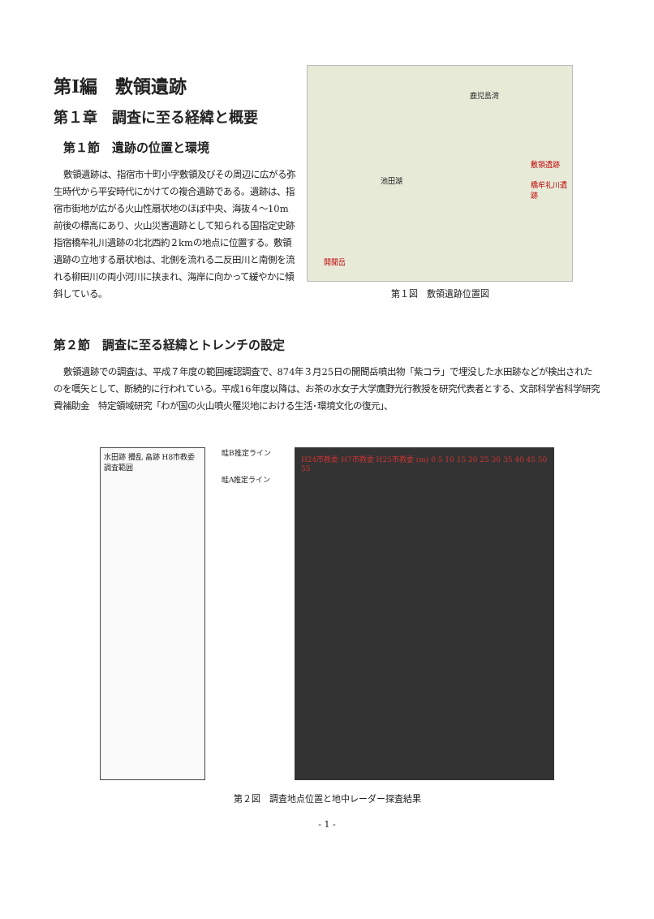第Ⅰ編　敷領遺跡
第１章　調査に至る経緯と概要
第１節　遺跡の位置と環境
敷領遺跡は、指宿市十町小字敷領及びその周辺に広がる弥生時代から平安時代にかけての複合遺跡である。遺跡は、指宿市街地が広がる火山性扇状地のほぼ中央、海抜４～10m前後の標高にあり、火山災害遺跡として知られる国指定史跡指宿橋牟礼川遺跡の北北西約２kmの地点に位置する。敷領遺跡の立地する扇状地は、北側を流れる二反田川と南側を流れる柳田川の両小河川に挟まれ、海岸に向かって緩やかに傾斜している。
鹿児島湾
池田湖
敷領遺跡
橋牟礼川遺跡
開聞岳
第１図　敷領遺跡位置図
第２節　調査に至る経緯とトレンチの設定
敷領遺跡での調査は、平成７年度の範囲確認調査で、874年３月25日の開聞岳噴出物「紫コラ」で埋没した水田跡などが検出されたのを嚆矢として、断続的に行われている。平成16年度以降は、お茶の水女子大学鷹野光行教授を研究代表者とする、文部科学省科学研究費補助金　特定領域研究「わが国の火山噴火罹災地における生活･環境文化の復元」、
水田跡 攪乱 畠跡 H8市教委調査範囲
畦B推定ライン
畦A推定ライン
H24市教委 H7市教委 H25市教委 (m) 0 5 10 15 20 25 30 35 40 45 50 55
第２図　調査地点位置と地中レーダー探査結果
- 1 -